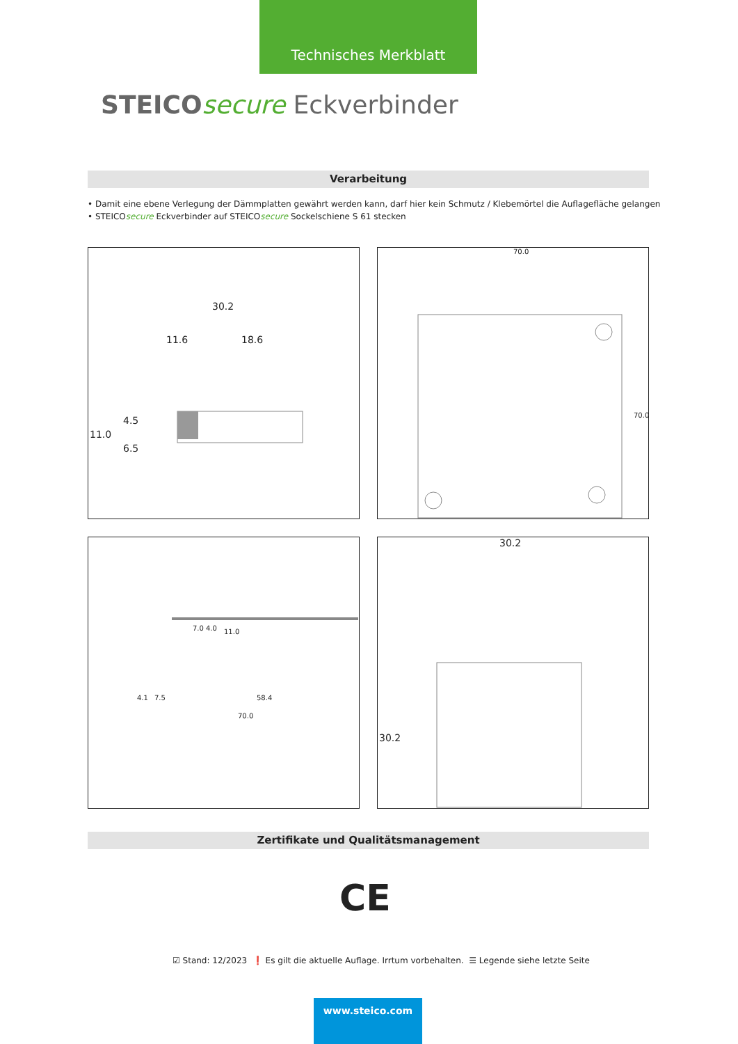Technisches Merkblatt
STEICO secure Eckverbinder
Verarbeitung
• Damit eine ebene Verlegung der Dämmplatten gewährt werden kann, darf hier kein Schmutz / Klebemörtel die Auflagefläche gelangen
• STEICOsecure Eckverbinder auf STEICOsecure Sockelschiene S 61 stecken
30.2
11.6 18.6
11.0
4.5
6.5
70.0
70.0
4.1 7.5 58.4
70.0
7.0 4.0 11.0
30.2
30.2
Zertifikate und Qualitätsmanagement
CE
☑ Stand: 12/2023 ❗ Es gilt die aktuelle Auflage. Irrtum vorbehalten. ☰ Legende siehe letzte Seite
www.steico.com